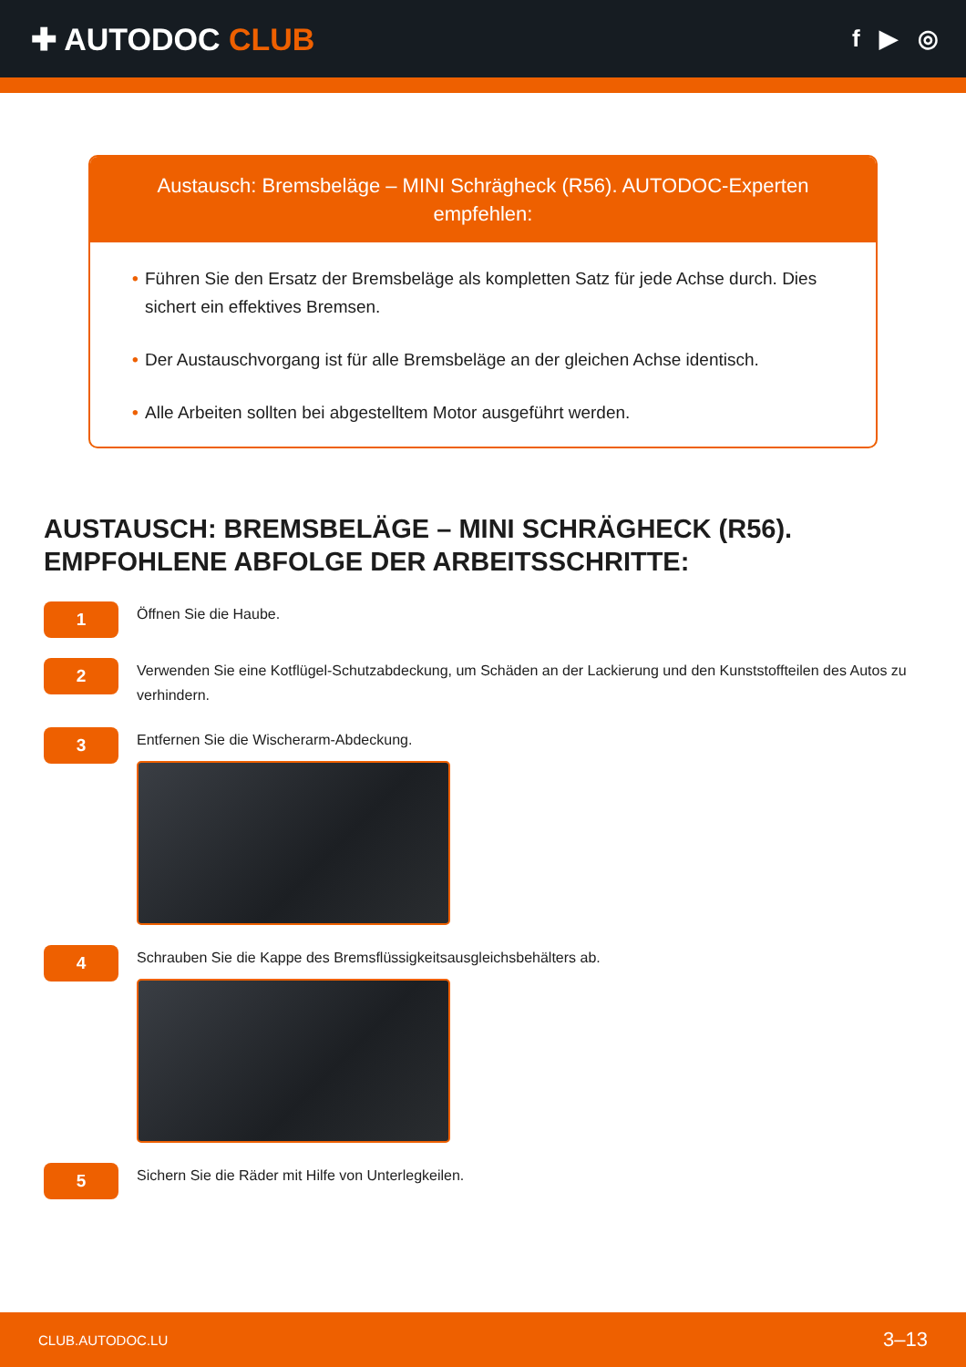✚ AUTODOC CLUB
f ▶ ◎
Austausch: Bremsbeläge – MINI Schrägheck (R56). AUTODOC-Experten empfehlen:
• Führen Sie den Ersatz der Bremsbeläge als kompletten Satz für jede Achse durch. Dies sichert ein effektives Bremsen.
• Der Austauschvorgang ist für alle Bremsbeläge an der gleichen Achse identisch.
• Alle Arbeiten sollten bei abgestelltem Motor ausgeführt werden.
AUSTAUSCH: BREMSBELÄGE – MINI SCHRÄGHECK (R56).
EMPFOHLENE ABFOLGE DER ARBEITSSCHRITTE:
1
Öffnen Sie die Haube.
2
Verwenden Sie eine Kotflügel-Schutzabdeckung, um Schäden an der Lackierung und den Kunststoffteilen des Autos zu verhindern.
3
Entfernen Sie die Wischerarm-Abdeckung.
4
Schrauben Sie die Kappe des Bremsflüssigkeitsausgleichsbehälters ab.
5
Sichern Sie die Räder mit Hilfe von Unterlegkeilen.
CLUB.AUTODOC.LU 3–13